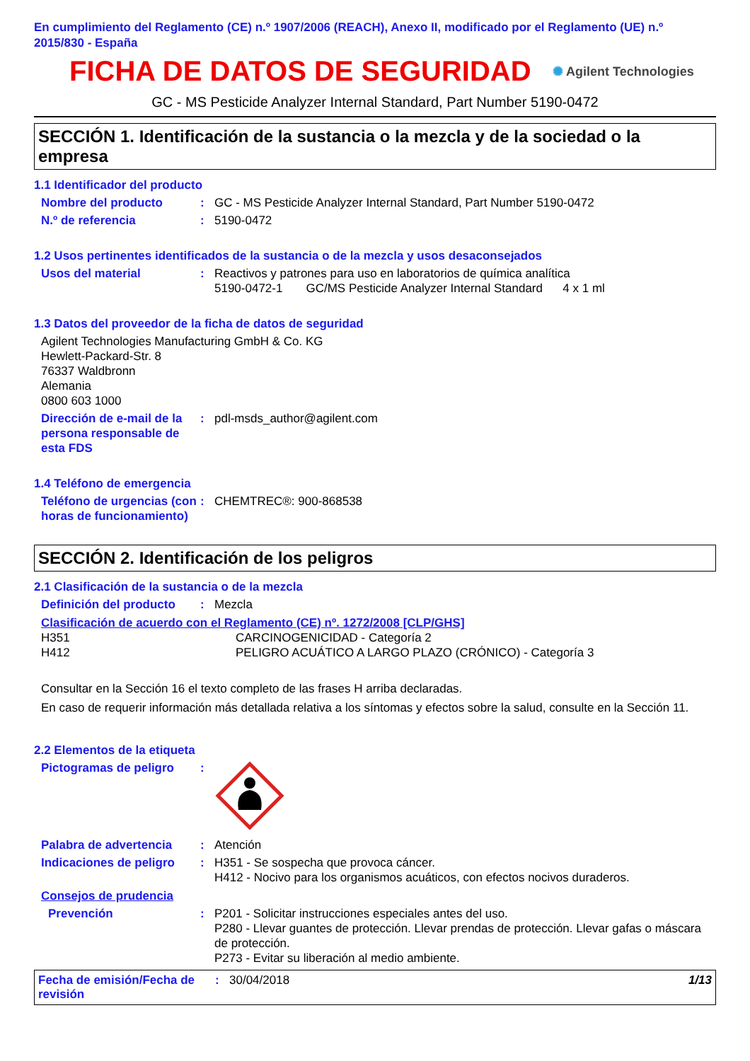En cumplimiento del Reglamento (CE) n.º 1907/2006 (REACH), Anexo II, modificado por el Reglamento (UE) n.º 2015/830 - España
FICHA DE DATOS DE SEGURIDAD
✺ Agilent Technologies
GC - MS Pesticide Analyzer Internal Standard, Part Number 5190-0472
SECCIÓN 1. Identificación de la sustancia o la mezcla y de la sociedad o la empresa
1.1 Identificador del producto
Nombre del producto : GC - MS Pesticide Analyzer Internal Standard, Part Number 5190-0472
N.º de referencia : 5190-0472
1.2 Usos pertinentes identificados de la sustancia o de la mezcla y usos desaconsejados
Usos del material : Reactivos y patrones para uso en laboratorios de química analítica
5190-0472-1 GC/MS Pesticide Analyzer Internal Standard 4 x 1 ml
1.3 Datos del proveedor de la ficha de datos de seguridad
Agilent Technologies Manufacturing GmbH & Co. KG
Hewlett-Packard-Str. 8
76337 Waldbronn
Alemania
0800 603 1000
Dirección de e-mail de la persona responsable de esta FDS
: pdl-msds_author@agilent.com
1.4 Teléfono de emergencia
Teléfono de urgencias (con horas de funcionamiento)
: CHEMTREC®: 900-868538
SECCIÓN 2. Identificación de los peligros
2.1 Clasificación de la sustancia o de la mezcla
Definición del producto
: Mezcla
Clasificación de acuerdo con el Reglamento (CE) nº. 1272/2008 [CLP/GHS]
H351
H412
CARCINOGENICIDAD - Categoría 2
PELIGRO ACUÁTICO A LARGO PLAZO (CRÓNICO) - Categoría 3
Consultar en la Sección 16 el texto completo de las frases H arriba declaradas.
En caso de requerir información más detallada relativa a los síntomas y efectos sobre la salud, consulte en la Sección 11.
2.2 Elementos de la etiqueta
Pictogramas de peligro :
Palabra de advertencia : Atención
Indicaciones de peligro
: H351 - Se sospecha que provoca cáncer.
H412 - Nocivo para los organismos acuáticos, con efectos nocivos duraderos.
Consejos de prudencia
Prevención : P201 - Solicitar instrucciones especiales antes del uso.
P280 - Llevar guantes de protección. Llevar prendas de protección. Llevar gafas o máscara de protección.
P273 - Evitar su liberación al medio ambiente.
Fecha de emisión/Fecha de revisión
: 30/04/2018 1/13